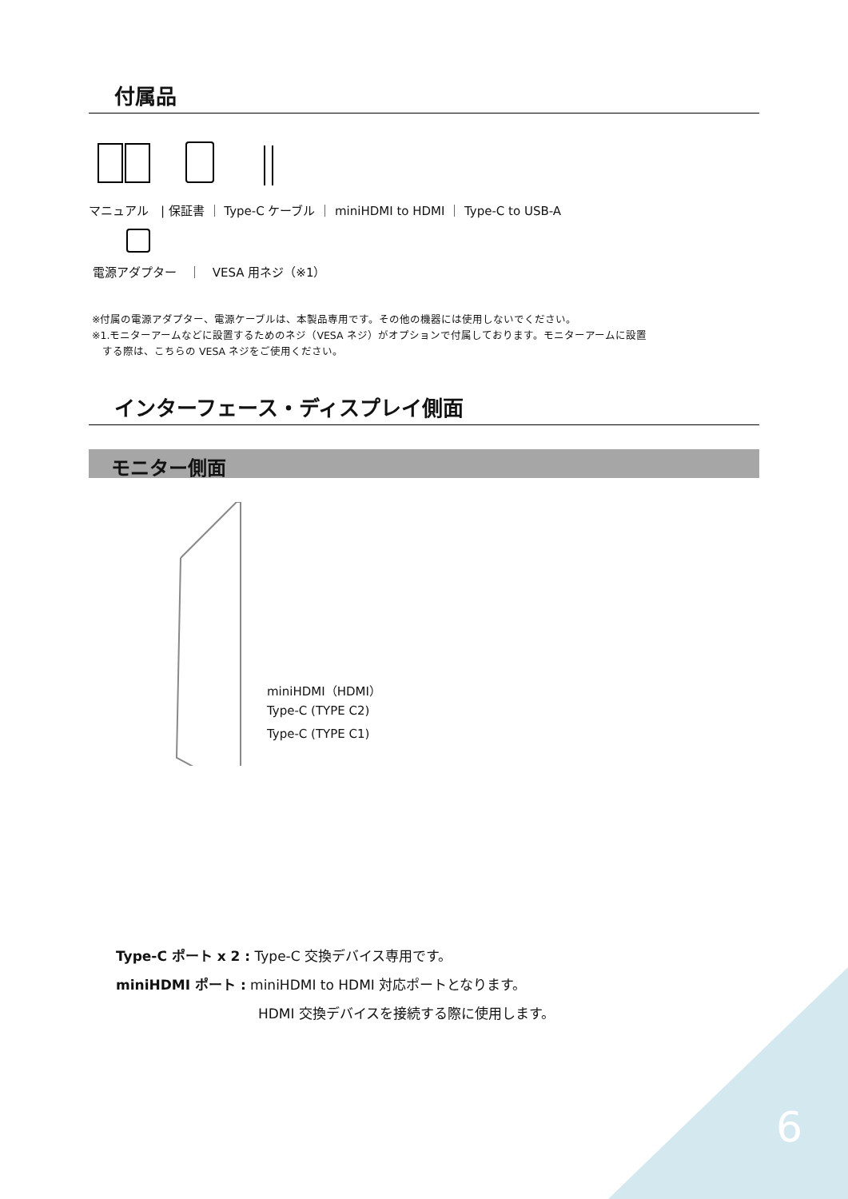付属品
マニュアル　| 保証書 ｜ Type-C ケーブル ｜ miniHDMI to HDMI ｜ Type-C to USB-A
電源アダプター　｜　VESA 用ネジ（※1）
※付属の電源アダプター、電源ケーブルは、本製品専用です。その他の機器には使用しないでください。
※1.モニターアームなどに設置するためのネジ（VESA ネジ）がオプションで付属しております。モニターアームに設置
　する際は、こちらの VESA ネジをご使用ください。
インターフェース・ディスプレイ側面
モニター側面
miniHDMI（HDMI）
Type-C (TYPE C2)
Type-C (TYPE C1)
Type-C ポート x 2 : Type-C 交換デバイス専用です。
miniHDMI ポート : miniHDMI to HDMI 対応ポートとなります。
HDMI 交換デバイスを接続する際に使用します。
6